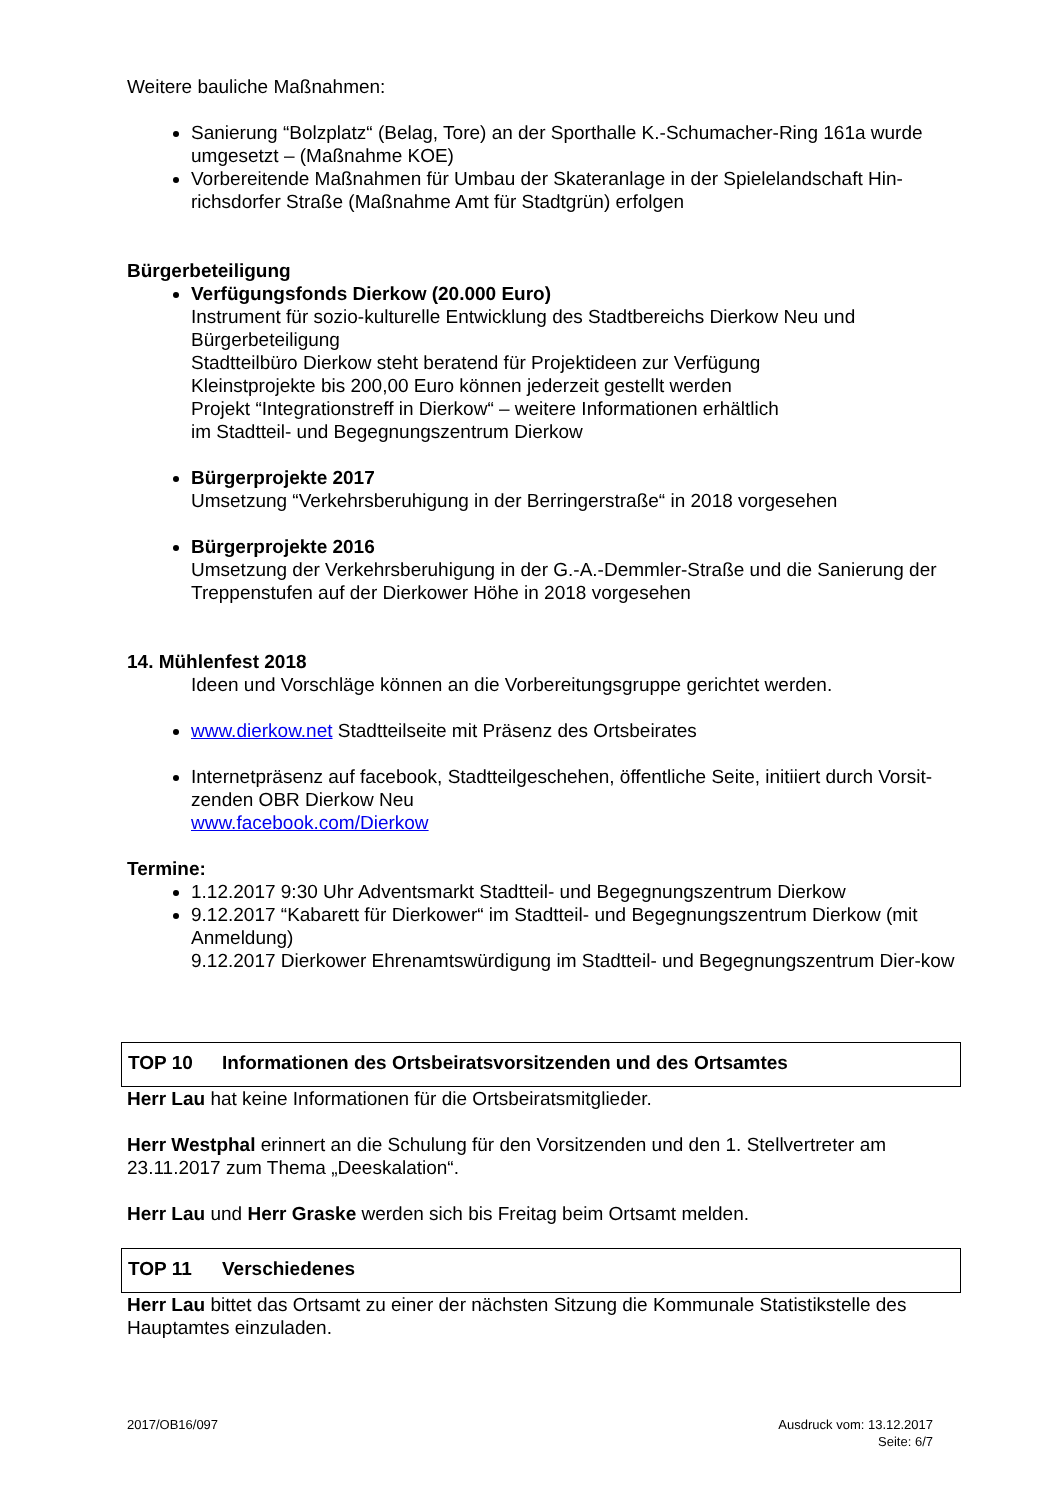Weitere bauliche Maßnahmen:
Sanierung “Bolzplatz“ (Belag, Tore) an der Sporthalle K.-Schumacher-Ring 161a wurde umgesetzt – (Maßnahme KOE)
Vorbereitende Maßnahmen für Umbau der Skateranlage in der Spielelandschaft Hin-richsdorfer Straße (Maßnahme Amt für Stadtgrün) erfolgen
Bürgerbeteiligung
Verfügungsfonds Dierkow (20.000 Euro)
Instrument für sozio-kulturelle Entwicklung des Stadtbereichs Dierkow Neu und Bürgerbeteiligung
Stadtteilbüro Dierkow steht beratend für Projektideen zur Verfügung
Kleinstprojekte bis 200,00 Euro können jederzeit gestellt werden
Projekt “Integrationstreff in Dierkow“ – weitere Informationen erhältlich
im Stadtteil- und Begegnungszentrum Dierkow
Bürgerprojekte 2017
Umsetzung “Verkehrsberuhigung in der Berringerstraße“ in 2018 vorgesehen
Bürgerprojekte 2016
Umsetzung der Verkehrsberuhigung in der G.-A.-Demmler-Straße und die Sanierung der Treppenstufen auf der Dierkower Höhe in 2018 vorgesehen
14. Mühlenfest 2018
Ideen und Vorschläge können an die Vorbereitungsgruppe gerichtet werden.
www.dierkow.net Stadtteilseite mit Präsenz des Ortsbeirates
Internetpräsenz auf facebook, Stadtteilgeschehen, öffentliche Seite, initiiert durch Vorsit-zenden OBR Dierkow Neu
www.facebook.com/Dierkow
Termine:
1.12.2017 9:30 Uhr Adventsmarkt Stadtteil- und Begegnungszentrum Dierkow
9.12.2017 “Kabarett für Dierkower“ im Stadtteil- und Begegnungszentrum Dierkow (mit Anmeldung)
9.12.2017 Dierkower Ehrenamtswürdigung im Stadtteil- und Begegnungszentrum Dier-kow
TOP 10 Informationen des Ortsbeiratsvorsitzenden und des Ortsamtes
Herr Lau hat keine Informationen für die Ortsbeiratsmitglieder.
Herr Westphal erinnert an die Schulung für den Vorsitzenden und den 1. Stellvertreter am 23.11.2017 zum Thema „Deeskalation“.
Herr Lau und Herr Graske werden sich bis Freitag beim Ortsamt melden.
TOP 11 Verschiedenes
Herr Lau bittet das Ortsamt zu einer der nächsten Sitzung die Kommunale Statistikstelle des Hauptamtes einzuladen.
2017/OB16/097 Ausdruck vom: 13.12.2017
Seite: 6/7